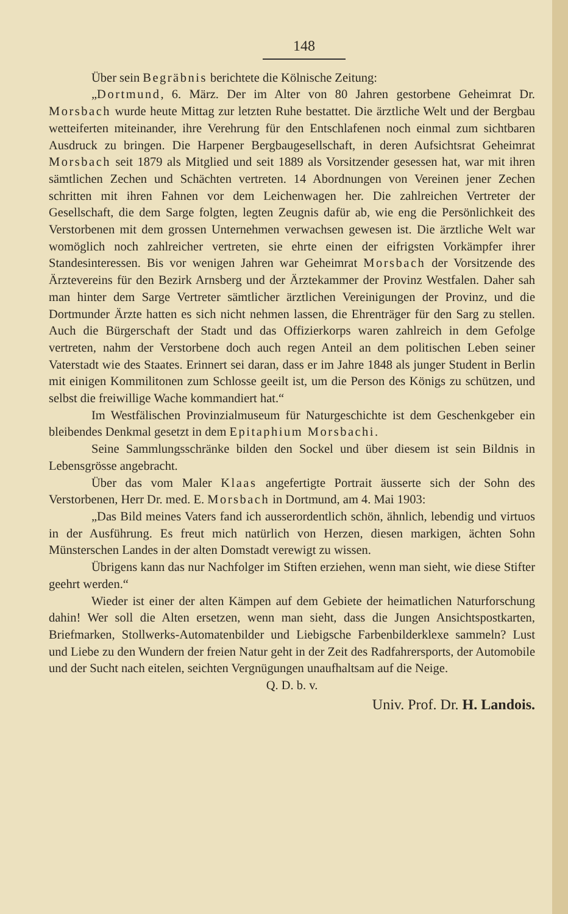148
Über sein Begräbnis berichtete die Kölnische Zeitung:
„Dortmund, 6. März. Der im Alter von 80 Jahren gestorbene Geheimrat Dr. Morsbach wurde heute Mittag zur letzten Ruhe bestattet. Die ärztliche Welt und der Bergbau wetteiferten miteinander, ihre Verehrung für den Entschlafenen noch einmal zum sichtbaren Ausdruck zu bringen. Die Harpener Bergbaugesellschaft, in deren Aufsichtsrat Geheimrat Morsbach seit 1879 als Mitglied und seit 1889 als Vorsitzender gesessen hat, war mit ihren sämtlichen Zechen und Schächten vertreten. 14 Abordnungen von Vereinen jener Zechen schritten mit ihren Fahnen vor dem Leichenwagen her. Die zahlreichen Vertreter der Gesellschaft, die dem Sarge folgten, legten Zeugnis dafür ab, wie eng die Persönlichkeit des Verstorbenen mit dem grossen Unternehmen verwachsen gewesen ist. Die ärztliche Welt war womöglich noch zahlreicher vertreten, sie ehrte einen der eifrigsten Vorkämpfer ihrer Standesinteressen. Bis vor wenigen Jahren war Geheimrat Morsbach der Vorsitzende des Ärztevereins für den Bezirk Arnsberg und der Ärztekammer der Provinz Westfalen. Daher sah man hinter dem Sarge Vertreter sämtlicher ärztlichen Vereinigungen der Provinz, und die Dortmunder Ärzte hatten es sich nicht nehmen lassen, die Ehrenträger für den Sarg zu stellen. Auch die Bürgerschaft der Stadt und das Offizierkorps waren zahlreich in dem Gefolge vertreten, nahm der Verstorbene doch auch regen Anteil an dem politischen Leben seiner Vaterstadt wie des Staates. Erinnert sei daran, dass er im Jahre 1848 als junger Student in Berlin mit einigen Kommilitonen zum Schlosse geeilt ist, um die Person des Königs zu schützen, und selbst die freiwillige Wache kommandiert hat.“
Im Westfälischen Provinzialmuseum für Naturgeschichte ist dem Geschenkgeber ein bleibendes Denkmal gesetzt in dem Epitaphium Morsbachi.
Seine Sammlungsschränke bilden den Sockel und über diesem ist sein Bildnis in Lebensgrösse angebracht.
Über das vom Maler Klaas angefertigte Portrait äusserte sich der Sohn des Verstorbenen, Herr Dr. med. E. Morsbach in Dortmund, am 4. Mai 1903:
„Das Bild meines Vaters fand ich ausserordentlich schön, ähnlich, lebendig und virtuos in der Ausführung. Es freut mich natürlich von Herzen, diesen markigen, ächten Sohn Münsterschen Landes in der alten Domstadt verewigt zu wissen.
Übrigens kann das nur Nachfolger im Stiften erziehen, wenn man sieht, wie diese Stifter geehrt werden.“
Wieder ist einer der alten Kämpen auf dem Gebiete der heimatlichen Naturforschung dahin! Wer soll die Alten ersetzen, wenn man sieht, dass die Jungen Ansichtspostkarten, Briefmarken, Stollwerks-Automatenbilder und Liebigsche Farbenbilderklexe sammeln? Lust und Liebe zu den Wundern der freien Natur geht in der Zeit des Radfahrersports, der Automobile und der Sucht nach eitelen, seichten Vergnügungen unaufhaltsam auf die Neige.
Q. D. b. v.
Univ. Prof. Dr. H. Landois.